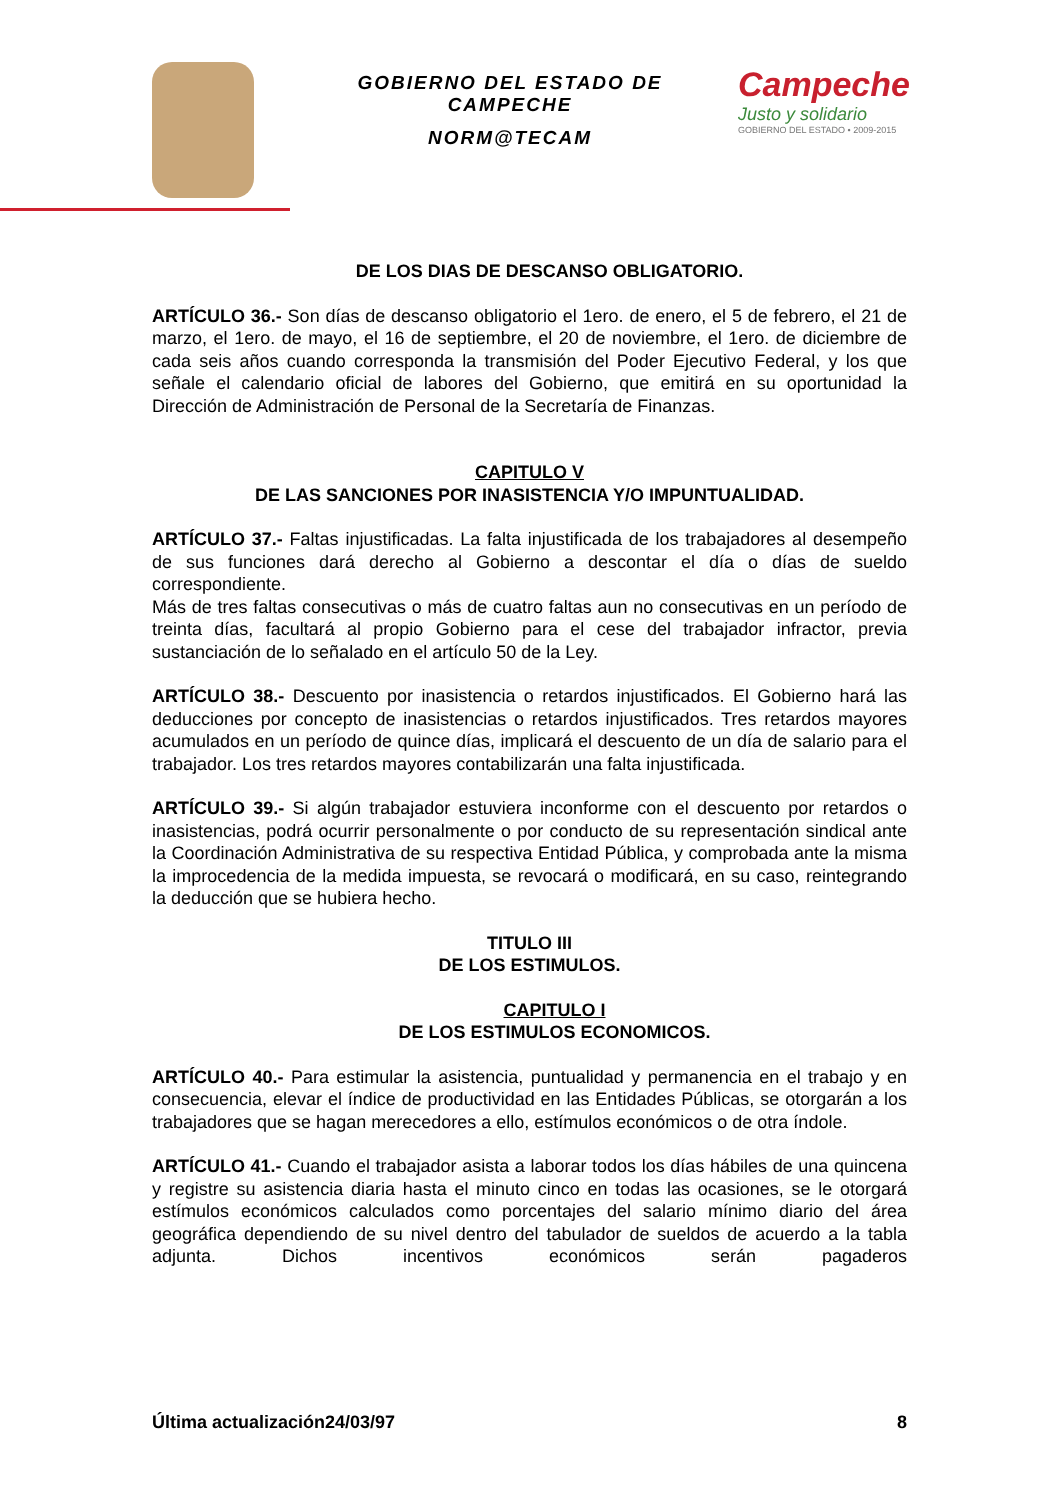GOBIERNO DEL ESTADO DE CAMPECHE
NORM@TECAM
Campeche
Justo y solidario
GOBIERNO DEL ESTADO • 2009-2015
DE LOS DIAS DE DESCANSO OBLIGATORIO.
ARTÍCULO 36.- Son días de descanso obligatorio el 1ero. de enero, el 5 de febrero, el 21 de marzo, el 1ero. de mayo, el 16 de septiembre, el 20 de noviembre, el 1ero. de diciembre de cada seis años cuando corresponda la transmisión del Poder Ejecutivo Federal, y los que señale el calendario oficial de labores del Gobierno, que emitirá en su oportunidad la Dirección de Administración de Personal de la Secretaría de Finanzas.
CAPITULO V
DE LAS SANCIONES POR INASISTENCIA Y/O IMPUNTUALIDAD.
ARTÍCULO 37.- Faltas injustificadas. La falta injustificada de los trabajadores al desempeño de sus funciones dará derecho al Gobierno a descontar el día o días de sueldo correspondiente.
Más de tres faltas consecutivas o más de cuatro faltas aun no consecutivas en un período de treinta días, facultará al propio Gobierno para el cese del trabajador infractor, previa sustanciación de lo señalado en el artículo 50 de la Ley.
ARTÍCULO 38.- Descuento por inasistencia o retardos injustificados. El Gobierno hará las deducciones por concepto de inasistencias o retardos injustificados. Tres retardos mayores acumulados en un período de quince días, implicará el descuento de un día de salario para el trabajador. Los tres retardos mayores contabilizarán una falta injustificada.
ARTÍCULO 39.- Si algún trabajador estuviera inconforme con el descuento por retardos o inasistencias, podrá ocurrir personalmente o por conducto de su representación sindical ante la Coordinación Administrativa de su respectiva Entidad Pública, y comprobada ante la misma la improcedencia de la medida impuesta, se revocará o modificará, en su caso, reintegrando la deducción que se hubiera hecho.
TITULO III
DE LOS ESTIMULOS.
CAPITULO I
DE LOS ESTIMULOS ECONOMICOS.
ARTÍCULO 40.- Para estimular la asistencia, puntualidad y permanencia en el trabajo y en consecuencia, elevar el índice de productividad en las Entidades Públicas, se otorgarán a los trabajadores que se hagan merecedores a ello, estímulos económicos o de otra índole.
ARTÍCULO 41.- Cuando el trabajador asista a laborar todos los días hábiles de una quincena y registre su asistencia diaria hasta el minuto cinco en todas las ocasiones, se le otorgará estímulos económicos calculados como porcentajes del salario mínimo diario del área geográfica dependiendo de su nivel dentro del tabulador de sueldos de acuerdo a la tabla adjunta. Dichos incentivos económicos serán pagaderos
Última actualización24/03/97 8